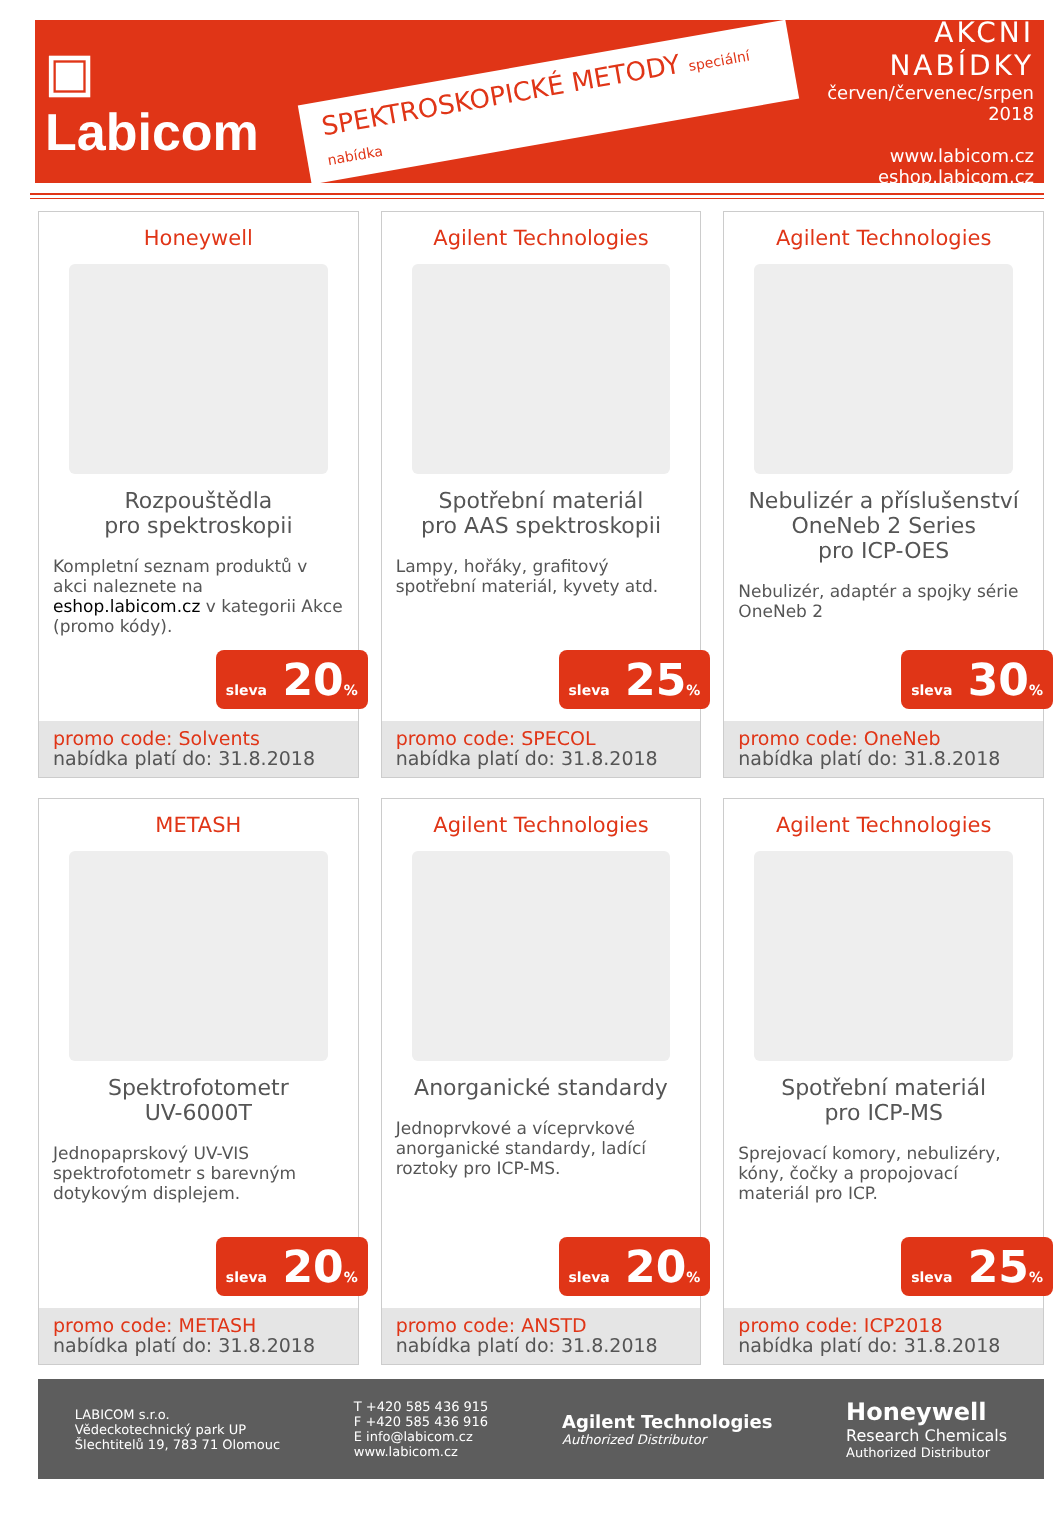▣ Labicom
SPEKTROSKOPICKÉ METODY speciální nabídka
AKČNÍ NABÍDKY
červen/červenec/srpen 2018
www.labicom.cz
eshop.labicom.cz
Honeywell
Rozpouštědla
pro spektroskopii
Kompletní seznam produktů v akci naleznete na eshop.labicom.cz v kategorii Akce (promo kódy).
sleva 20%
promo code: Solvents
nabídka platí do: 31.8.2018
Agilent Technologies
Spotřební materiál
pro AAS spektroskopii
Lampy, hořáky, grafitový spotřební materiál, kyvety atd.
sleva 25%
promo code: SPECOL
nabídka platí do: 31.8.2018
Agilent Technologies
Nebulizér a příslušenství
OneNeb 2 Series
pro ICP-OES
Nebulizér, adaptér a spojky série OneNeb 2
sleva 30%
promo code: OneNeb
nabídka platí do: 31.8.2018
METASH
Spektrofotometr
UV-6000T
Jednopaprskový UV-VIS spektrofotometr s barevným dotykovým displejem.
sleva 20%
promo code: METASH
nabídka platí do: 31.8.2018
Agilent Technologies
Anorganické standardy
Jednoprvkové a víceprvkové anorganické standardy, ladící roztoky pro ICP-MS.
sleva 20%
promo code: ANSTD
nabídka platí do: 31.8.2018
Agilent Technologies
Spotřební materiál
pro ICP-MS
Sprejovací komory, nebulizéry, kóny, čočky a propojovací materiál pro ICP.
sleva 25%
promo code: ICP2018
nabídka platí do: 31.8.2018
LABICOM s.r.o.
Vědeckotechnický park UP
Šlechtitelů 19, 783 71 Olomouc
T +420 585 436 915
F +420 585 436 916
E info@labicom.cz
www.labicom.cz
Agilent Technologies
Authorized Distributor
Honeywell
Research Chemicals
Authorized Distributor